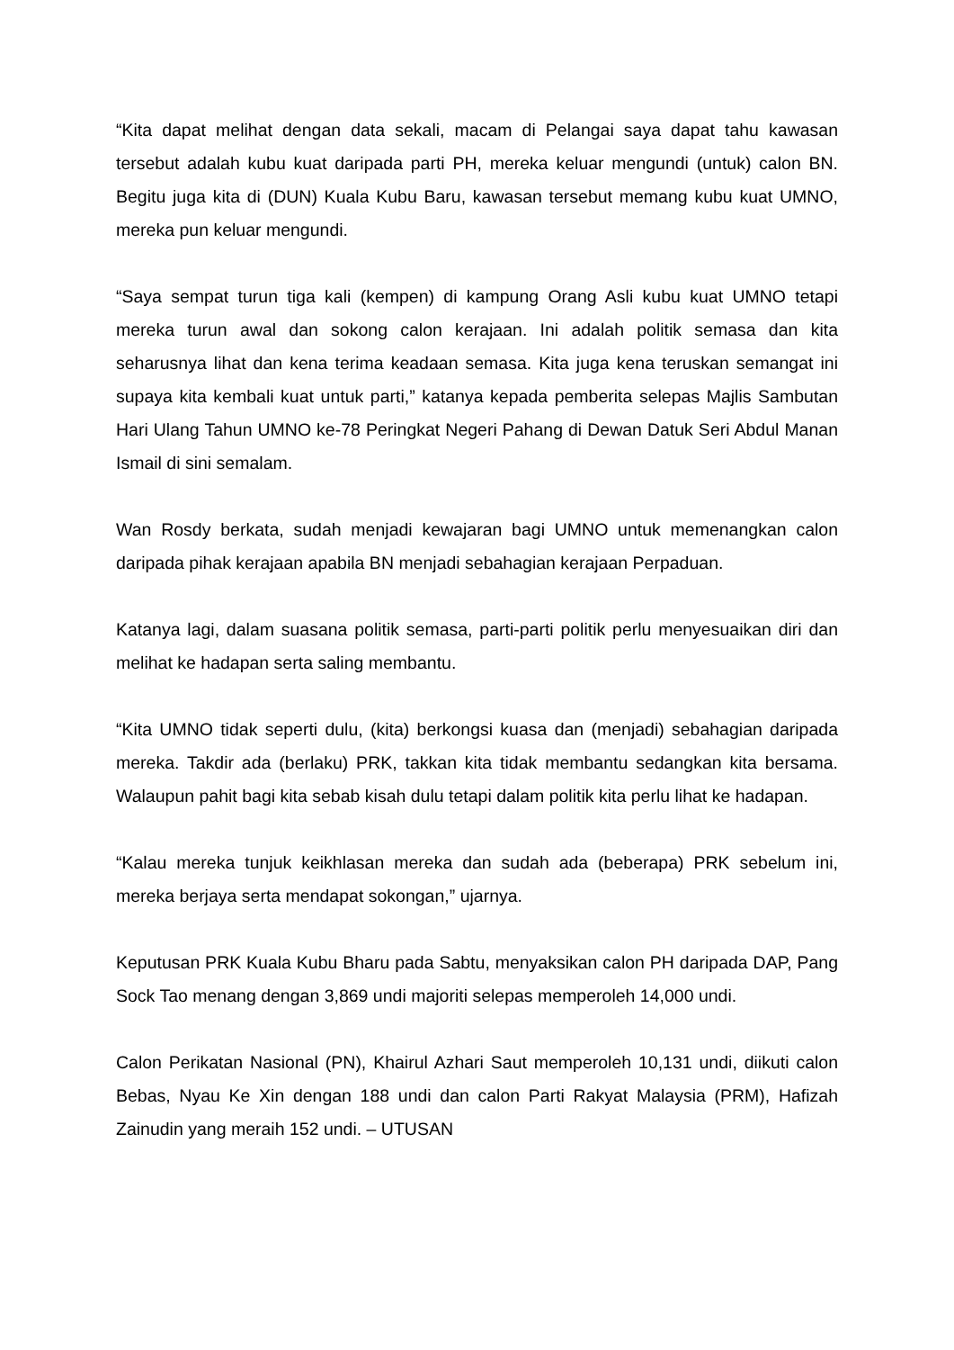“Kita dapat melihat dengan data sekali, macam di Pelangai saya dapat tahu kawasan tersebut adalah kubu kuat daripada parti PH, mereka keluar mengundi (untuk) calon BN. Begitu juga kita di (DUN) Kuala Kubu Baru, kawasan tersebut memang kubu kuat UMNO, mereka pun keluar mengundi.
“Saya sempat turun tiga kali (kempen) di kampung Orang Asli kubu kuat UMNO tetapi mereka turun awal dan sokong calon kerajaan. Ini adalah politik semasa dan kita seharusnya lihat dan kena terima keadaan semasa. Kita juga kena teruskan semangat ini supaya kita kembali kuat untuk parti,” katanya kepada pemberita selepas Majlis Sambutan Hari Ulang Tahun UMNO ke-78 Peringkat Negeri Pahang di Dewan Datuk Seri Abdul Manan Ismail di sini semalam.
Wan Rosdy berkata, sudah menjadi kewajaran bagi UMNO untuk memenangkan calon daripada pihak kerajaan apabila BN menjadi sebahagian kerajaan Perpaduan.
Katanya lagi, dalam suasana politik semasa, parti-parti politik perlu menyesuaikan diri dan melihat ke hadapan serta saling membantu.
“Kita UMNO tidak seperti dulu, (kita) berkongsi kuasa dan (menjadi) sebahagian daripada mereka. Takdir ada (berlaku) PRK, takkan kita tidak membantu sedangkan kita bersama. Walaupun pahit bagi kita sebab kisah dulu tetapi dalam politik kita perlu lihat ke hadapan.
“Kalau mereka tunjuk keikhlasan mereka dan sudah ada (beberapa) PRK sebelum ini, mereka berjaya serta mendapat sokongan,” ujarnya.
Keputusan PRK Kuala Kubu Bharu pada Sabtu, menyaksikan calon PH daripada DAP, Pang Sock Tao menang dengan 3,869 undi majoriti selepas memperoleh 14,000 undi.
Calon Perikatan Nasional (PN), Khairul Azhari Saut memperoleh 10,131 undi, diikuti calon Bebas, Nyau Ke Xin dengan 188 undi dan calon Parti Rakyat Malaysia (PRM), Hafizah Zainudin yang meraih 152 undi. – UTUSAN